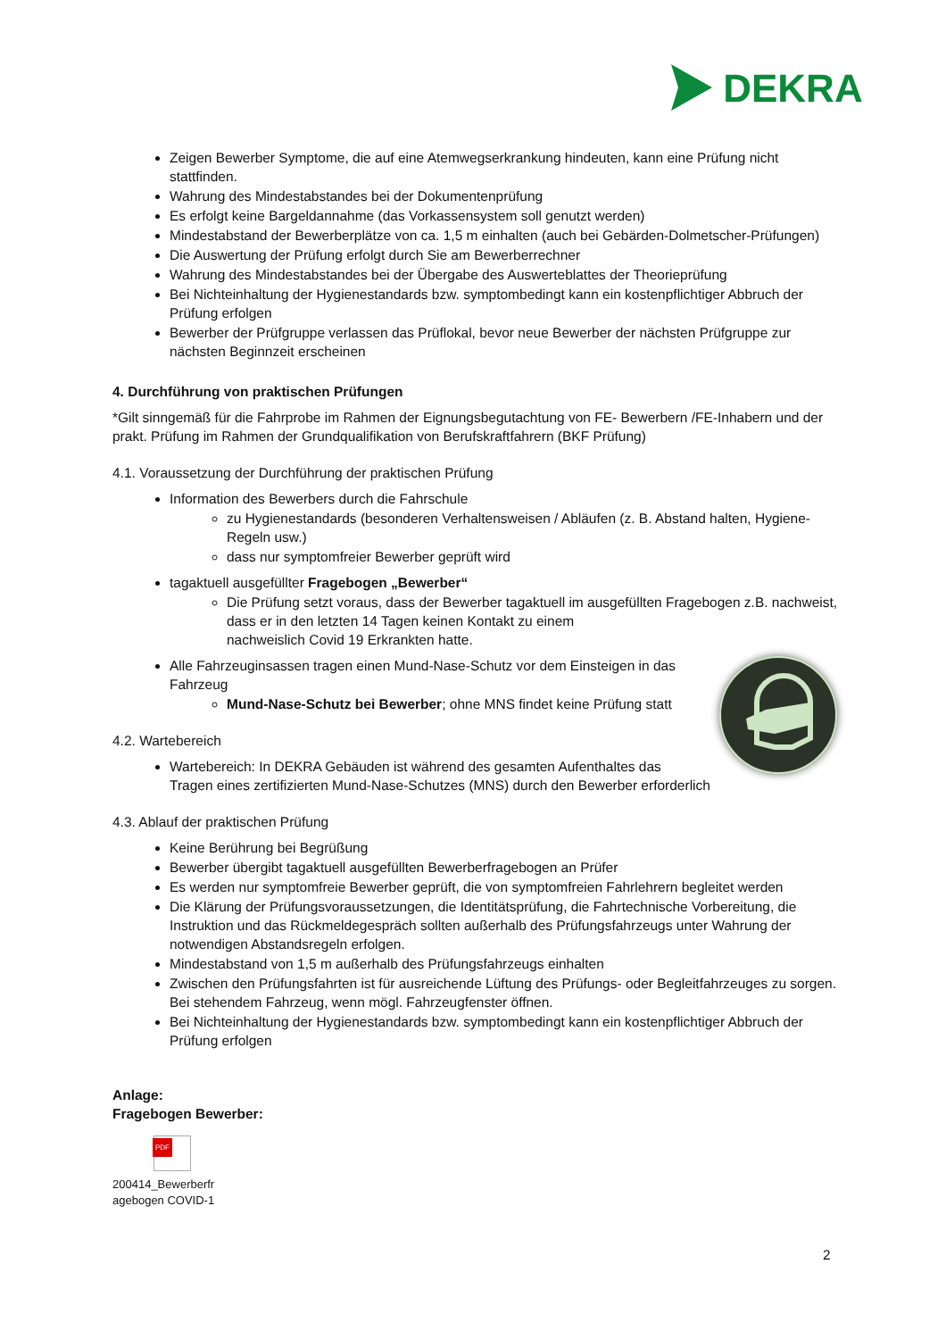DEKRA
Zeigen Bewerber Symptome, die auf eine Atemwegserkrankung hindeuten, kann eine Prüfung nicht stattfinden.
Wahrung des Mindestabstandes bei der Dokumentenprüfung
Es erfolgt keine Bargeldannahme (das Vorkassensystem soll genutzt werden)
Mindestabstand der Bewerberplätze von ca. 1,5 m einhalten (auch bei Gebärden-Dolmetscher-Prüfungen)
Die Auswertung der Prüfung erfolgt durch Sie am Bewerberrechner
Wahrung des Mindestabstandes bei der Übergabe des Auswerteblattes der Theorieprüfung
Bei Nichteinhaltung der Hygienestandards bzw. symptombedingt kann ein kostenpflichtiger Abbruch der Prüfung erfolgen
Bewerber der Prüfgruppe verlassen das Prüflokal, bevor neue Bewerber der nächsten Prüfgruppe zur nächsten Beginnzeit erscheinen
4. Durchführung von praktischen Prüfungen
*Gilt sinngemäß für die Fahrprobe im Rahmen der Eignungsbegutachtung von FE- Bewerbern /FE-Inhabern und der prakt. Prüfung im Rahmen der Grundqualifikation von Berufskraftfahrern (BKF Prüfung)
4.1. Voraussetzung der Durchführung der praktischen Prüfung
Information des Bewerbers durch die Fahrschule
zu Hygienestandards (besonderen Verhaltensweisen / Abläufen (z. B. Abstand halten, Hygiene-Regeln usw.)
dass nur symptomfreier Bewerber geprüft wird
tagaktuell ausgefüllter Fragebogen „Bewerber“
Die Prüfung setzt voraus, dass der Bewerber tagaktuell im ausgefüllten Fragebogen z.B. nachweist, dass er in den letzten 14 Tagen keinen Kontakt zu einem
nachweislich Covid 19 Erkrankten hatte.
Alle Fahrzeuginsassen tragen einen Mund-Nase-Schutz vor dem Einsteigen in das Fahrzeug
Mund-Nase-Schutz bei Bewerber; ohne MNS findet keine Prüfung statt
4.2. Wartebereich
Wartebereich: In DEKRA Gebäuden ist während des gesamten Aufenthaltes das
Tragen eines zertifizierten Mund-Nase-Schutzes (MNS) durch den Bewerber erforderlich
4.3. Ablauf der praktischen Prüfung
Keine Berührung bei Begrüßung
Bewerber übergibt tagaktuell ausgefüllten Bewerberfragebogen an Prüfer
Es werden nur symptomfreie Bewerber geprüft, die von symptomfreien Fahrlehrern begleitet werden
Die Klärung der Prüfungsvoraussetzungen, die Identitätsprüfung, die Fahrtechnische Vorbereitung, die Instruktion und das Rückmeldegespräch sollten außerhalb des Prüfungsfahrzeugs unter Wahrung der notwendigen Abstandsregeln erfolgen.
Mindestabstand von 1,5 m außerhalb des Prüfungsfahrzeugs einhalten
Zwischen den Prüfungsfahrten ist für ausreichende Lüftung des Prüfungs- oder Begleitfahrzeuges zu sorgen. Bei stehendem Fahrzeug, wenn mögl. Fahrzeugfenster öffnen.
Bei Nichteinhaltung der Hygienestandards bzw. symptombedingt kann ein kostenpflichtiger Abbruch der Prüfung erfolgen
Anlage:
Fragebogen Bewerber:
PDF
200414_Bewerberfr
agebogen COVID-1
2